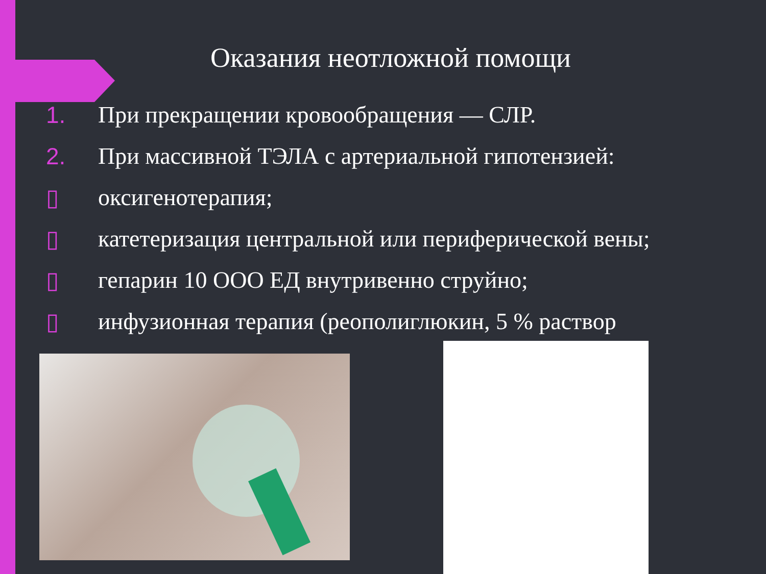Оказания неотложной помощи
1. При прекращении кровообращения — СЛР.
2. При массивной ТЭЛА с артериальной гипотензией:
▯ оксигенотерапия;
▯ катетеризация центральной или периферической вены;
▯ гепарин 10 ООО ЕД внутривенно струйно;
▯ инфузионная терапия (реополиглюкин, 5 % раствор
).